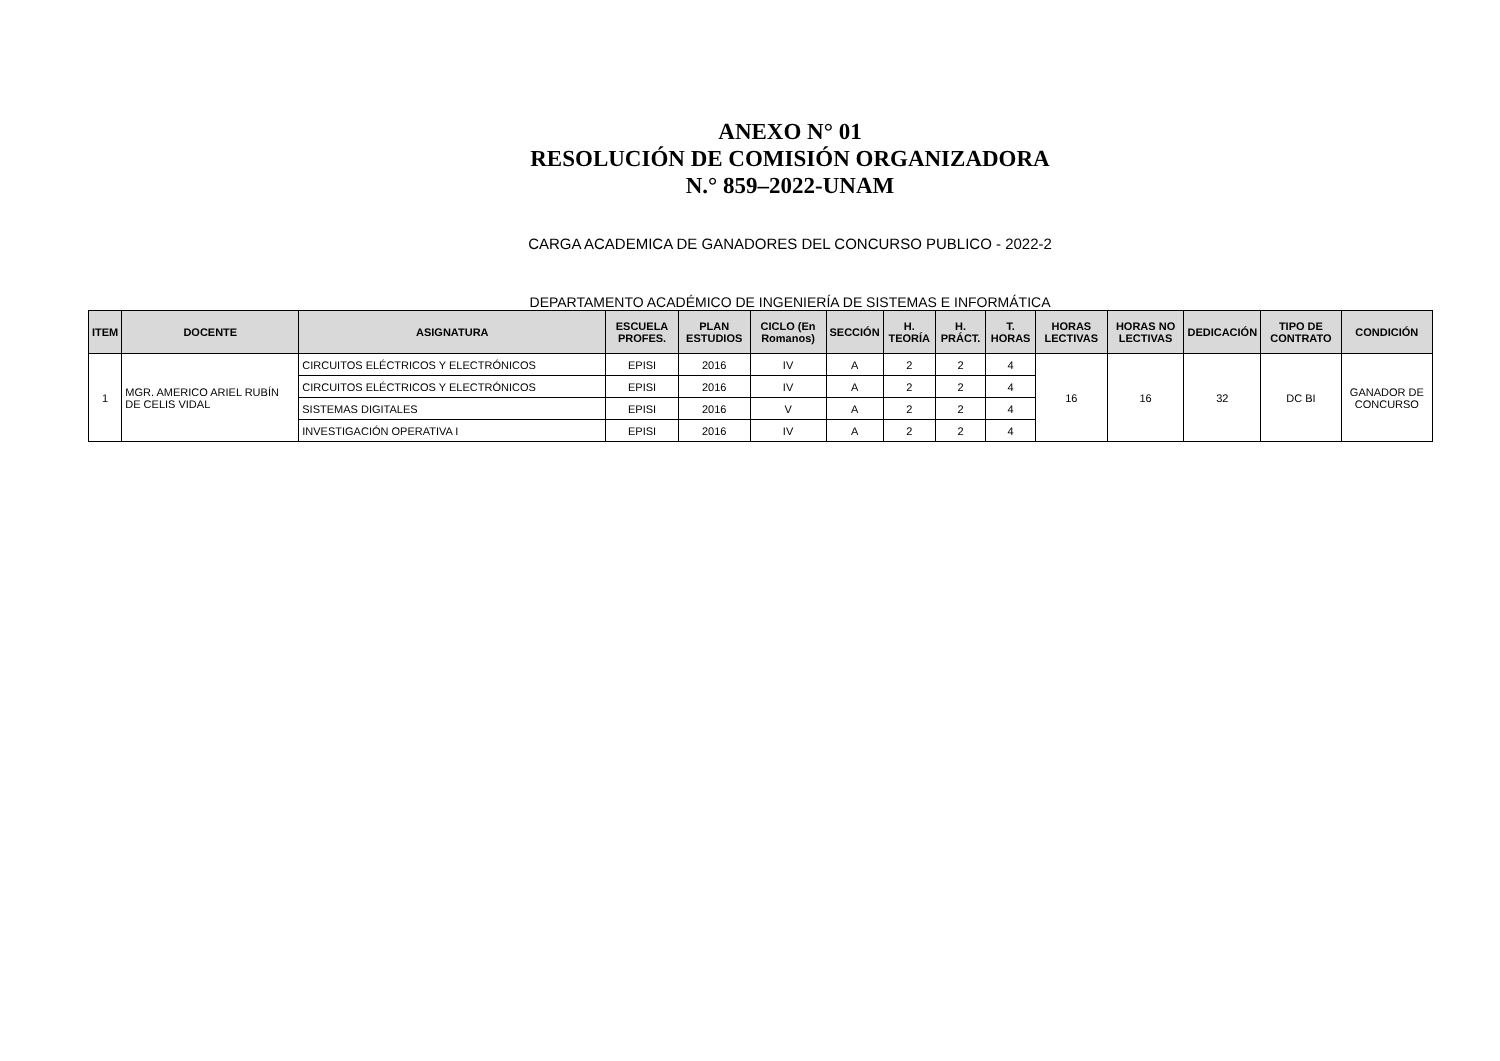ANEXO N° 01
RESOLUCIÓN DE COMISIÓN ORGANIZADORA
N.° 859–2022-UNAM
CARGA ACADEMICA DE GANADORES DEL CONCURSO PUBLICO - 2022-2
DEPARTAMENTO ACADÉMICO DE INGENIERÍA DE SISTEMAS E INFORMÁTICA
| ITEM | DOCENTE | ASIGNATURA | ESCUELA PROFES. | PLAN ESTUDIOS | CICLO (En Romanos) | SECCIÓN | H. TEORÍA | H. PRÁCT. | T. HORAS | HORAS LECTIVAS | HORAS NO LECTIVAS | DEDICACIÓN | TIPO DE CONTRATO | CONDICIÓN |
| --- | --- | --- | --- | --- | --- | --- | --- | --- | --- | --- | --- | --- | --- | --- |
| 1 | MGR. AMERICO ARIEL RUBÍN DE CELIS VIDAL | CIRCUITOS ELÉCTRICOS Y ELECTRÓNICOS | EPISI | 2016 | IV | A | 2 | 2 | 4 | 16 | 16 | 32 | DC BI | GANADOR DE CONCURSO |
| | | CIRCUITOS ELÉCTRICOS Y ELECTRÓNICOS | EPISI | 2016 | IV | A | 2 | 2 | 4 | | | | | |
| | | SISTEMAS DIGITALES | EPISI | 2016 | V | A | 2 | 2 | 4 | | | | | |
| | | INVESTIGACIÓN OPERATIVA I | EPISI | 2016 | IV | A | 2 | 2 | 4 | | | | | |